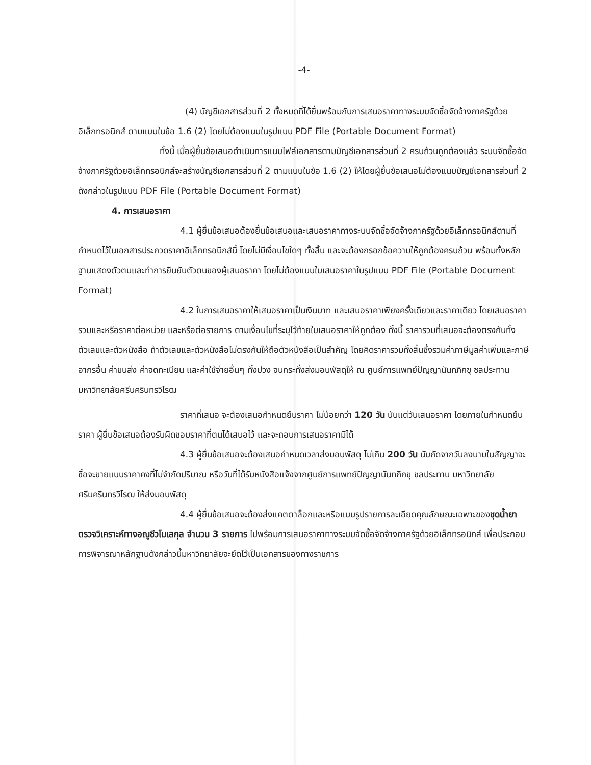-4-
(4) บัญชีเอกสารส่วนที่ 2 ทั้งหมดที่ได้ยื่นพร้อมกับการเสนอราคาทางระบบจัดซื้อจัดจ้างภาครัฐด้วยอิเล็กทรอนิกส์ ตามแบบในข้อ 1.6 (2) โดยไม่ต้องแนบในรูปแบบ PDF File (Portable Document Format)
ทั้งนี้ เมื่อผู้ยื่นข้อเสนอดำเนินการแนบไฟล์เอกสารตามบัญชีเอกสารส่วนที่ 2 ครบถ้วนถูกต้องแล้ว ระบบจัดซื้อจัดจ้างภาครัฐด้วยอิเล็กทรอนิกส์จะสร้างบัญชีเอกสารส่วนที่ 2 ตามแบบในข้อ 1.6 (2) ให้โดยผู้ยื่นข้อเสนอไม่ต้องแนบบัญชีเอกสารส่วนที่ 2 ดังกล่าวในรูปแบบ PDF File (Portable Document Format)
4. การเสนอราคา
4.1 ผู้ยื่นข้อเสนอต้องยื่นข้อเสนอและเสนอราคาทางระบบจัดซื้อจัดจ้างภาครัฐด้วยอิเล็กทรอนิกส์ตามที่กำหนดไว้ในเอกสารประกวดราคาอิเล็กทรอนิกส์นี้ โดยไม่มีเงื่อนไขใดๆ ทั้งสิ้น และจะต้องกรอกข้อความให้ถูกต้องครบถ้วน พร้อมทั้งหลักฐานแสดงตัวตนและทำการยืนยันตัวตนของผู้เสนอราคา โดยไม่ต้องแนบใบเสนอราคาในรูปแบบ PDF File (Portable Document Format)
4.2 ในการเสนอราคาให้เสนอราคาเป็นเงินบาท และเสนอราคาเพียงครั้งเดียวและราคาเดียว โดยเสนอราคารวมและหรือราคาต่อหน่วย และหรือต่อรายการ ตามเงื่อนไขที่ระบุไว้ท้ายใบเสนอราคาให้ถูกต้อง ทั้งนี้ ราคารวมที่เสนอจะต้องตรงกันทั้งตัวเลขและตัวหนังสือ ถ้าตัวเลขและตัวหนังสือไม่ตรงกันให้ถือตัวหนังสือเป็นสำคัญ โดยคิดราคารวมทั้งสิ้นซึ่งรวมค่าภาษีมูลค่าเพิ่มและภาษีอากรอื่น ค่าขนส่ง ค่าจดทะเบียน และค่าใช้จ่ายอื่นๆ ทั้งปวง จนกระทั่งส่งมอบพัสดุให้ ณ ศูนย์การแพทย์ปัญญานันทภิกขุ ชลประทาน มหาวิทยาลัยศรีนครินทรวิโรฒ
ราคาที่เสนอ จะต้องเสนอกำหนดยืนราคา ไม่น้อยกว่า 120 วัน นับแต่วันเสนอราคา โดยภายในกำหนดยืนราคา ผู้ยื่นข้อเสนอต้องรับผิดชอบราคาที่ตนได้เสนอไว้ และจะถอนการเสนอราคามิได้
4.3 ผู้ยื่นข้อเสนอจะต้องเสนอกำหนดเวลาส่งมอบพัสดุ ไม่เกิน 200 วัน นับถัดจากวันลงนามในสัญญาจะซื้อจะขายแบบราคาคงที่ไม่จำกัดปริมาณ หรือวันที่ได้รับหนังสือแจ้งจากศูนย์การแพทย์ปัญญานันทภิกขุ ชลประทาน มหาวิทยาลัยศรีนครินทรวิโรฒ ให้ส่งมอบพัสดุ
4.4 ผู้ยื่นข้อเสนอจะต้องส่งแคตตาล็อกและหรือแบบรูปรายการละเอียดคุณลักษณะเฉพาะของชุดน้ำยาตรวจวิเคราะห์ทางอณูชีวโมเลกุล จำนวน 3 รายการ ไปพร้อมการเสนอราคาทางระบบจัดซื้อจัดจ้างภาครัฐด้วยอิเล็กทรอนิกส์ เพื่อประกอบการพิจารณาหลักฐานดังกล่าวนี้มหาวิทยาลัยจะยึดไว้เป็นเอกสารของทางราชการ